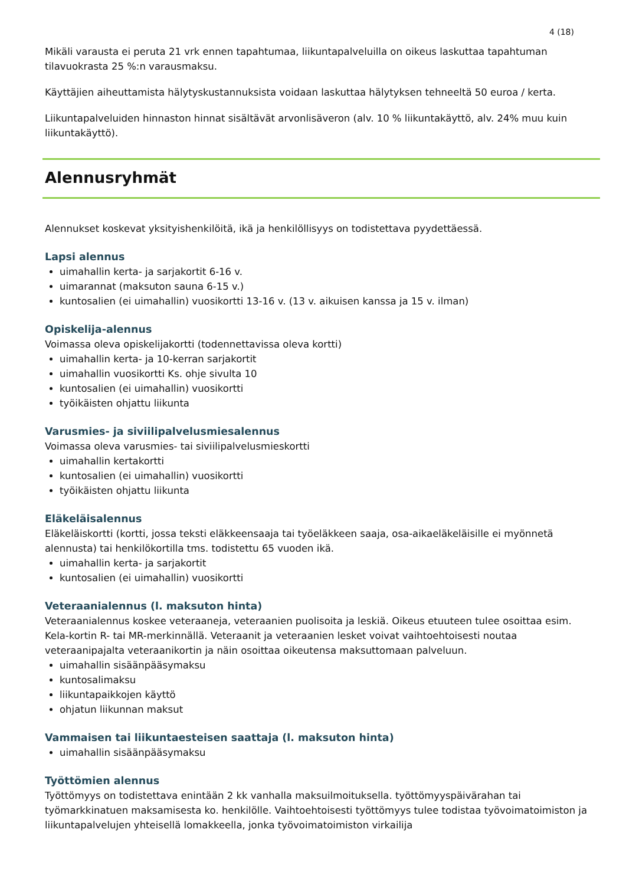4 (18)
Mikäli varausta ei peruta 21 vrk ennen tapahtumaa, liikuntapalveluilla on oikeus laskuttaa tapahtuman tilavuokrasta 25 %:n varausmaksu.
Käyttäjien aiheuttamista hälytyskustannuksista voidaan laskuttaa hälytyksen tehneeltä 50 euroa / kerta.
Liikuntapalveluiden hinnaston hinnat sisältävät arvonlisäveron (alv. 10 % liikuntakäyttö, alv. 24% muu kuin liikuntakäyttö).
Alennusryhmät
Alennukset koskevat yksityishenkilöitä, ikä ja henkilöllisyys on todistettava pyydettäessä.
Lapsi alennus
uimahallin kerta- ja sarjakortit 6-16 v.
uimarannat (maksuton sauna 6-15 v.)
kuntosalien (ei uimahallin) vuosikortti 13-16 v. (13 v. aikuisen kanssa ja 15 v. ilman)
Opiskelija-alennus
Voimassa oleva opiskelijakortti (todennettavissa oleva kortti)
uimahallin kerta- ja 10-kerran sarjakortit
uimahallin vuosikortti Ks. ohje sivulta 10
kuntosalien (ei uimahallin) vuosikortti
työikäisten ohjattu liikunta
Varusmies- ja siviilipalvelusmiesalennus
Voimassa oleva varusmies- tai siviilipalvelusmieskortti
uimahallin kertakortti
kuntosalien (ei uimahallin) vuosikortti
työikäisten ohjattu liikunta
Eläkeläisalennus
Eläkeläiskortti (kortti, jossa teksti eläkkeensaaja tai työeläkkeen saaja, osa-aikaeläkeläisille ei myönnetä alennusta) tai henkilökortilla tms. todistettu 65 vuoden ikä.
uimahallin kerta- ja sarjakortit
kuntosalien (ei uimahallin) vuosikortti
Veteraanialennus (l. maksuton hinta)
Veteraanialennus koskee veteraaneja, veteraanien puolisoita ja leskiä. Oikeus etuuteen tulee osoittaa esim. Kela-kortin R- tai MR-merkinnällä. Veteraanit ja veteraanien lesket voivat vaihtoehtoisesti noutaa veteraanipajalta veteraanikortin ja näin osoittaa oikeutensa maksuttomaan palveluun.
uimahallin sisäänpääsymaksu
kuntosalimaksu
liikuntapaikkojen käyttö
ohjatun liikunnan maksut
Vammaisen tai liikuntaesteisen saattaja (l. maksuton hinta)
uimahallin sisäänpääsymaksu
Työttömien alennus
Työttömyys on todistettava enintään 2 kk vanhalla maksuilmoituksella. työttömyyspäivärahan tai työmarkkinatuen maksamisesta ko. henkilölle. Vaihtoehtoisesti työttömyys tulee todistaa työvoimatoimiston ja liikuntapalvelujen yhteisellä lomakkeella, jonka työvoimatoimiston virkailija